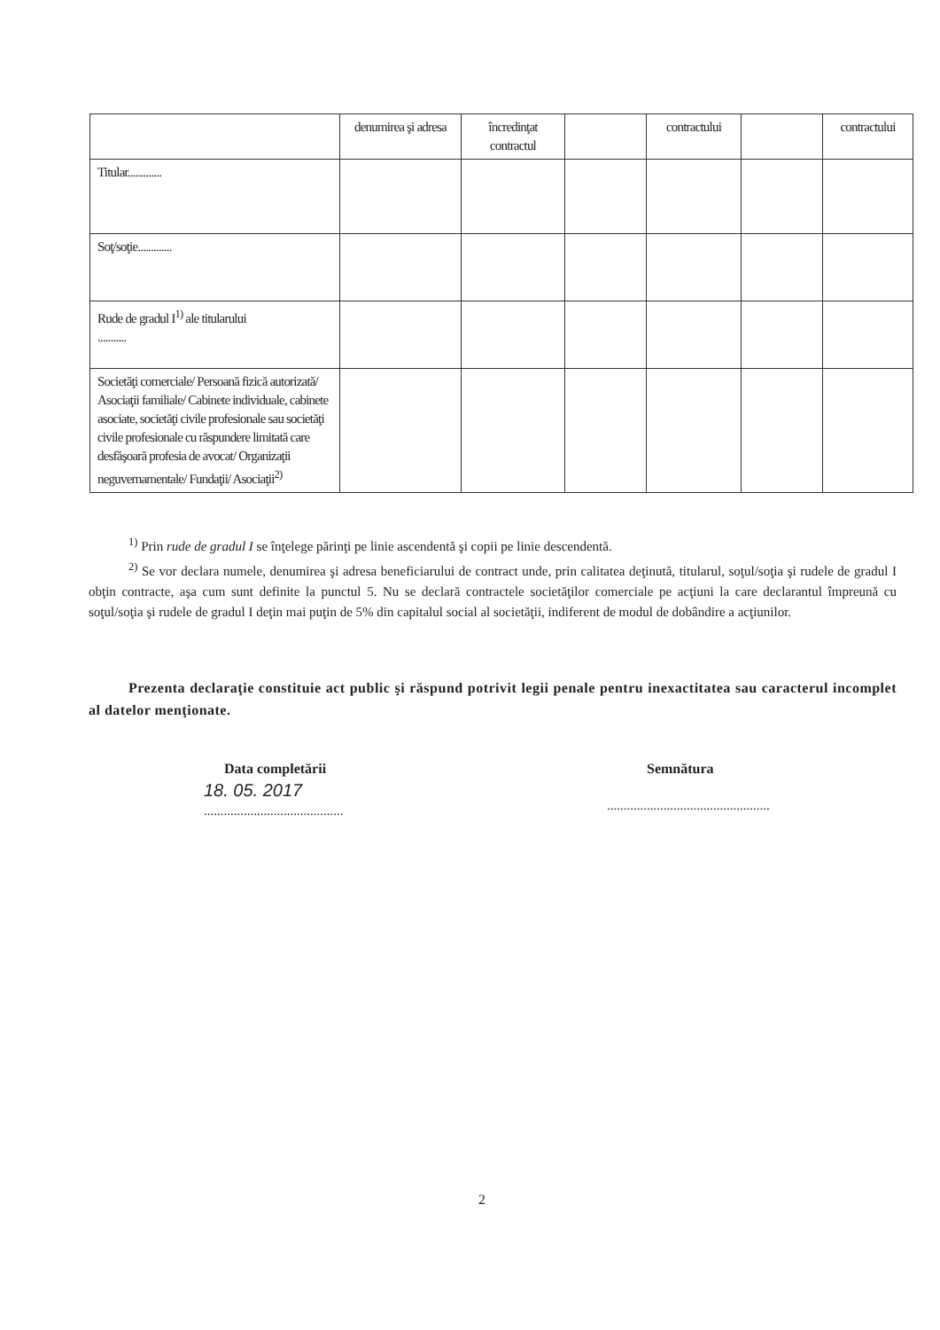| | denumirea şi adresa | încredinţat contractul | | contractului | | contractului |
| Titular............. | | | | | | |
| Soţ/soţie............. | | | | | | |
| Rude de gradul I<sup>1)</sup> ale titularului ........... | | | | | | |
| Societăţi comerciale/ Persoană fizică autorizată/ Asociaţii familiale/ Cabinete individuale, cabinete asociate, societăţi civile profesionale sau societăţi civile profesionale cu răspundere limitată care desfăşoară profesia de avocat/ Organizaţii neguvernamentale/ Fundaţii/ Asociaţii<sup>2)</sup> | | | | | | |
<sup>1)</sup> Prin rude de gradul I se înţelege părinţi pe linie ascendentă şi copii pe linie descendentă.
<sup>2)</sup> Se vor declara numele, denumirea şi adresa beneficiarului de contract unde, prin calitatea deţinută, titularul, soţul/soţia şi rudele de gradul I obţin contracte, aşa cum sunt definite la punctul 5. Nu se declară contractele societăţilor comerciale pe acţiuni la care declarantul împreună cu soţul/soţia şi rudele de gradul I deţin mai puţin de 5% din capitalul social al societăţii, indiferent de modul de dobândire a acţiunilor.
Prezenta declaraţie constituie act public şi răspund potrivit legii penale pentru inexactitatea sau caracterul incomplet al datelor menţionate.
Data completării Semnătura
18. 05. 2017
..........................................
.................................................
2